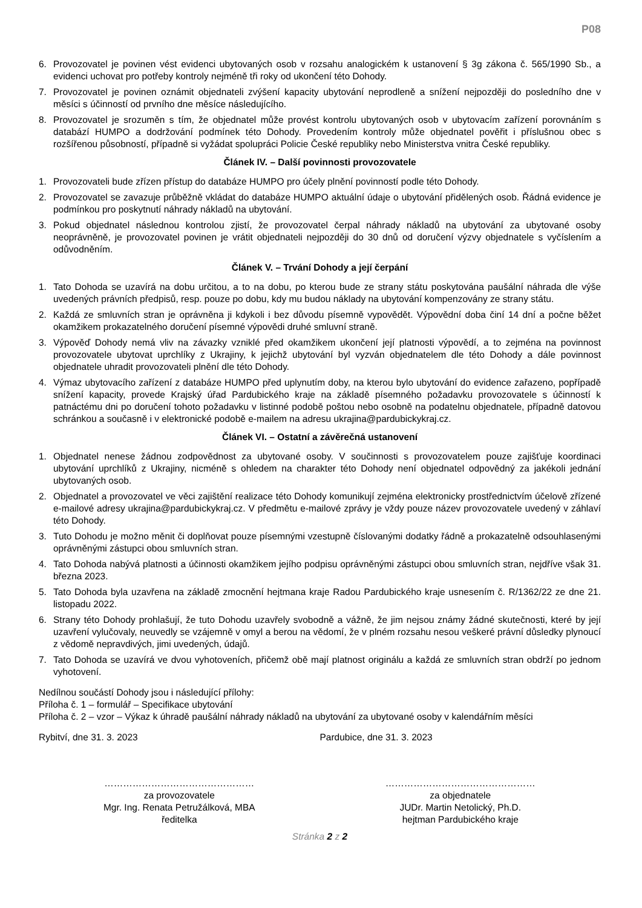P08
6. Provozovatel je povinen vést evidenci ubytovaných osob v rozsahu analogickém k ustanovení § 3g zákona č. 565/1990 Sb., a evidenci uchovat pro potřeby kontroly nejméně tři roky od ukončení této Dohody.
7. Provozovatel je povinen oznámit objednateli zvýšení kapacity ubytování neprodleně a snížení nejpozději do posledního dne v měsíci s účinností od prvního dne měsíce následujícího.
8. Provozovatel je srozuměn s tím, že objednatel může provést kontrolu ubytovaných osob v ubytovacím zařízení porovnáním s databází HUMPO a dodržování podmínek této Dohody. Provedením kontroly může objednatel pověřit i příslušnou obec s rozšířenou působností, případně si vyžádat spolupráci Policie České republiky nebo Ministerstva vnitra České republiky.
Článek IV. – Další povinnosti provozovatele
1. Provozovateli bude zřízen přístup do databáze HUMPO pro účely plnění povinností podle této Dohody.
2. Provozovatel se zavazuje průběžně vkládat do databáze HUMPO aktuální údaje o ubytování přidělených osob. Řádná evidence je podmínkou pro poskytnutí náhrady nákladů na ubytování.
3. Pokud objednatel následnou kontrolou zjistí, že provozovatel čerpal náhrady nákladů na ubytování za ubytované osoby neoprávněně, je provozovatel povinen je vrátit objednateli nejpozději do 30 dnů od doručení výzvy objednatele s vyčíslením a odůvodněním.
Článek V. – Trvání Dohody a její čerpání
1. Tato Dohoda se uzavírá na dobu určitou, a to na dobu, po kterou bude ze strany státu poskytována paušální náhrada dle výše uvedených právních předpisů, resp. pouze po dobu, kdy mu budou náklady na ubytování kompenzovány ze strany státu.
2. Každá ze smluvních stran je oprávněna ji kdykoli i bez důvodu písemně vypovědět. Výpovědní doba činí 14 dní a počne běžet okamžikem prokazatelného doručení písemné výpovědi druhé smluvní straně.
3. Výpověď Dohody nemá vliv na závazky vzniklé před okamžikem ukončení její platnosti výpovědí, a to zejména na povinnost provozovatele ubytovat uprchlíky z Ukrajiny, k jejichž ubytování byl vyzván objednatelem dle této Dohody a dále povinnost objednatele uhradit provozovateli plnění dle této Dohody.
4. Výmaz ubytovacího zařízení z databáze HUMPO před uplynutím doby, na kterou bylo ubytování do evidence zařazeno, popřípadě snížení kapacity, provede Krajský úřad Pardubického kraje na základě písemného požadavku provozovatele s účinností k patnáctému dni po doručení tohoto požadavku v listinné podobě poštou nebo osobně na podatelnu objednatele, případně datovou schránkou a současně i v elektronické podobě e-mailem na adresu ukrajina@pardubickykraj.cz.
Článek VI. – Ostatní a závěrečná ustanovení
1. Objednatel nenese žádnou zodpovědnost za ubytované osoby. V součinnosti s provozovatelem pouze zajišťuje koordinaci ubytování uprchlíků z Ukrajiny, nicméně s ohledem na charakter této Dohody není objednatel odpovědný za jakékoli jednání ubytovaných osob.
2. Objednatel a provozovatel ve věci zajištění realizace této Dohody komunikují zejména elektronicky prostřednictvím účelově zřízené e-mailové adresy ukrajina@pardubickykraj.cz. V předmětu e-mailové zprávy je vždy pouze název provozovatele uvedený v záhlaví této Dohody.
3. Tuto Dohodu je možno měnit či doplňovat pouze písemnými vzestupně číslovanými dodatky řádně a prokazatelně odsouhlasenými oprávněnými zástupci obou smluvních stran.
4. Tato Dohoda nabývá platnosti a účinnosti okamžikem jejího podpisu oprávněnými zástupci obou smluvních stran, nejdříve však 31. března 2023.
5. Tato Dohoda byla uzavřena na základě zmocnění hejtmana kraje Radou Pardubického kraje usnesením č. R/1362/22 ze dne 21. listopadu 2022.
6. Strany této Dohody prohlašují, že tuto Dohodu uzavřely svobodně a vážně, že jim nejsou známy žádné skutečnosti, které by její uzavření vylučovaly, neuvedly se vzájemně v omyl a berou na vědomí, že v plném rozsahu nesou veškeré právní důsledky plynoucí z vědomě nepravdivých, jimi uvedených, údajů.
7. Tato Dohoda se uzavírá ve dvou vyhotoveních, přičemž obě mají platnost originálu a každá ze smluvních stran obdrží po jednom vyhotovení.
Nedílnou součástí Dohody jsou i následující přílohy:
Příloha č. 1 – formulář – Specifikace ubytování
Příloha č. 2 – vzor – Výkaz k úhradě paušální náhrady nákladů na ubytování za ubytované osoby v kalendářním měsíci
Rybitví, dne 31. 3. 2023 Pardubice, dne 31. 3. 2023
…………………………………………
za provozovatele
Mgr. Ing. Renata Petružálková, MBA
ředitelka
…………………………………………
za objednatele
JUDr. Martin Netolický, Ph.D.
hejtman Pardubického kraje
Stránka 2 z 2